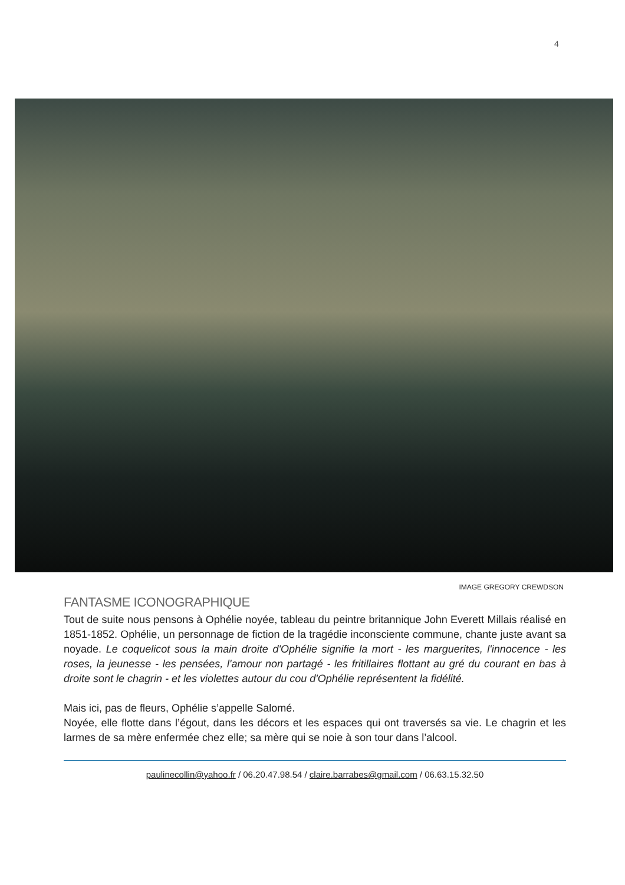4
IMAGE GREGORY CREWDSON
FANTASME ICONOGRAPHIQUE
Tout de suite nous pensons à Ophélie noyée, tableau du peintre britannique John Everett Millais réalisé en 1851-1852. Ophélie, un personnage de fiction de la tragédie inconsciente commune, chante juste avant sa noyade. Le coquelicot sous la main droite d'Ophélie signifie la mort - les marguerites, l'innocence - les roses, la jeunesse - les pensées, l'amour non partagé - les fritillaires flottant au gré du courant en bas à droite sont le chagrin - et les violettes autour du cou d'Ophélie représentent la fidélité.
Mais ici, pas de fleurs, Ophélie s’appelle Salomé.
Noyée, elle flotte dans l’égout, dans les décors et les espaces qui ont traversés sa vie. Le chagrin et les larmes de sa mère enfermée chez elle; sa mère qui se noie à son tour dans l’alcool.
paulinecollin@yahoo.fr / 06.20.47.98.54 / claire.barrabes@gmail.com / 06.63.15.32.50